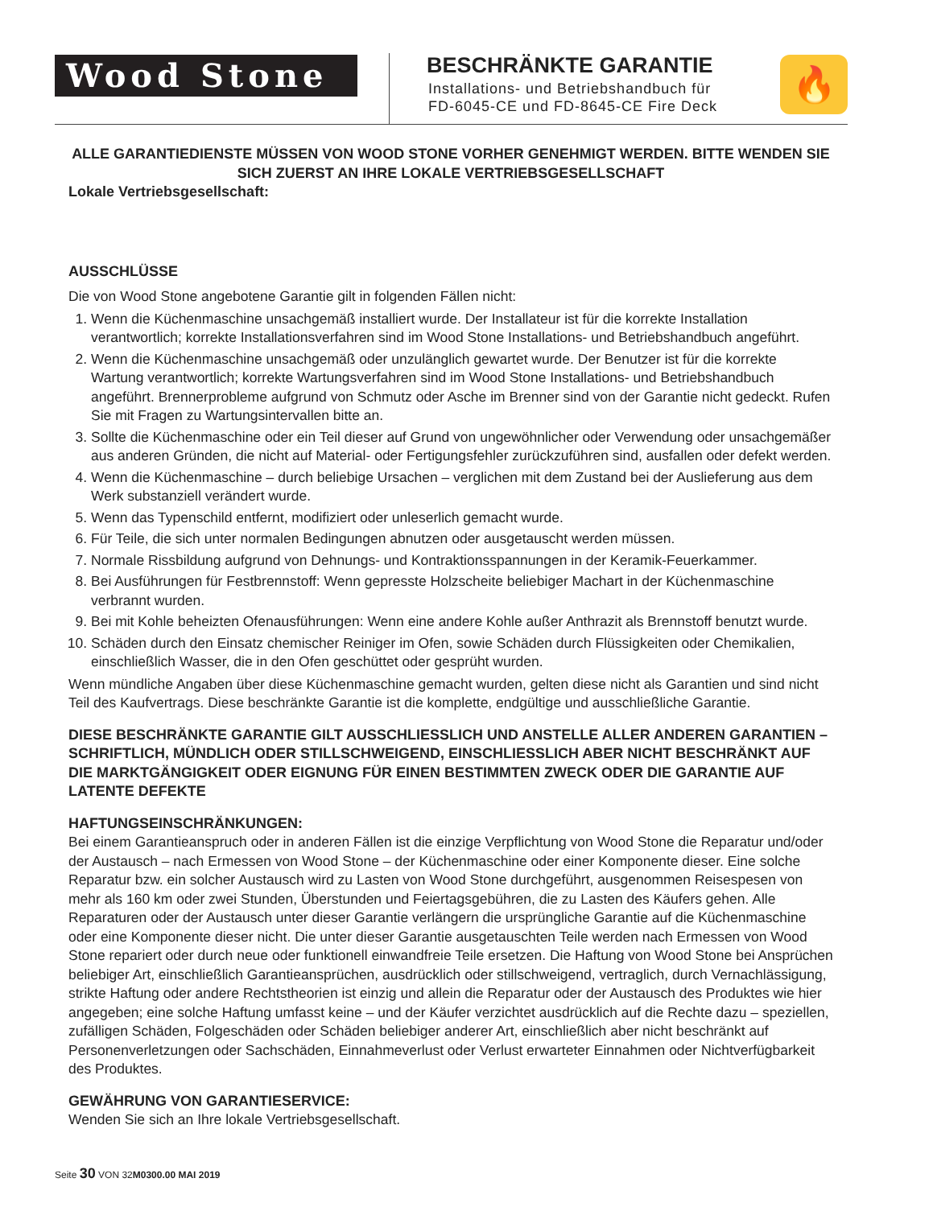Wood Stone
BESCHRÄNKTE GARANTIE
Installations- und Betriebshandbuch für
FD-6045-CE und FD-8645-CE Fire Deck
🔥
ALLE GARANTIEDIENSTE MÜSSEN VON WOOD STONE VORHER GENEHMIGT WERDEN. BITTE WENDEN SIE SICH ZUERST AN IHRE LOKALE VERTRIEBSGESELLSCHAFT
Lokale Vertriebsgesellschaft:
AUSSCHLÜSSE
Die von Wood Stone angebotene Garantie gilt in folgenden Fällen nicht:
1. Wenn die Küchenmaschine unsachgemäß installiert wurde. Der Installateur ist für die korrekte Installation verantwortlich; korrekte Installationsverfahren sind im Wood Stone Installations- und Betriebshandbuch angeführt.
2. Wenn die Küchenmaschine unsachgemäß oder unzulänglich gewartet wurde. Der Benutzer ist für die korrekte Wartung verantwortlich; korrekte Wartungsverfahren sind im Wood Stone Installations- und Betriebshandbuch angeführt. Brennerprobleme aufgrund von Schmutz oder Asche im Brenner sind von der Garantie nicht gedeckt. Rufen Sie mit Fragen zu Wartungsintervallen bitte an.
3. Sollte die Küchenmaschine oder ein Teil dieser auf Grund von ungewöhnlicher oder Verwendung oder unsachgemäßer aus anderen Gründen, die nicht auf Material- oder Fertigungsfehler zurückzuführen sind, ausfallen oder defekt werden.
4. Wenn die Küchenmaschine – durch beliebige Ursachen – verglichen mit dem Zustand bei der Auslieferung aus dem Werk substanziell verändert wurde.
5. Wenn das Typenschild entfernt, modifiziert oder unleserlich gemacht wurde.
6. Für Teile, die sich unter normalen Bedingungen abnutzen oder ausgetauscht werden müssen.
7. Normale Rissbildung aufgrund von Dehnungs- und Kontraktionsspannungen in der Keramik-Feuerkammer.
8. Bei Ausführungen für Festbrennstoff: Wenn gepresste Holzscheite beliebiger Machart in der Küchenmaschine verbrannt wurden.
9. Bei mit Kohle beheizten Ofenausführungen: Wenn eine andere Kohle außer Anthrazit als Brennstoff benutzt wurde.
10. Schäden durch den Einsatz chemischer Reiniger im Ofen, sowie Schäden durch Flüssigkeiten oder Chemikalien, einschließlich Wasser, die in den Ofen geschüttet oder gesprüht wurden.
Wenn mündliche Angaben über diese Küchenmaschine gemacht wurden, gelten diese nicht als Garantien und sind nicht Teil des Kaufvertrags. Diese beschränkte Garantie ist die komplette, endgültige und ausschließliche Garantie.
DIESE BESCHRÄNKTE GARANTIE GILT AUSSCHLIESSLICH UND ANSTELLE ALLER ANDEREN GARANTIEN – SCHRIFTLICH, MÜNDLICH ODER STILLSCHWEIGEND, EINSCHLIESSLICH ABER NICHT BESCHRÄNKT AUF DIE MARKTGÄNGIGKEIT ODER EIGNUNG FÜR EINEN BESTIMMTEN ZWECK ODER DIE GARANTIE AUF LATENTE DEFEKTE
HAFTUNGSEINSCHRÄNKUNGEN:
Bei einem Garantieanspruch oder in anderen Fällen ist die einzige Verpflichtung von Wood Stone die Reparatur und/oder der Austausch – nach Ermessen von Wood Stone – der Küchenmaschine oder einer Komponente dieser. Eine solche Reparatur bzw. ein solcher Austausch wird zu Lasten von Wood Stone durchgeführt, ausgenommen Reisespesen von mehr als 160 km oder zwei Stunden, Überstunden und Feiertagsgebühren, die zu Lasten des Käufers gehen. Alle Reparaturen oder der Austausch unter dieser Garantie verlängern die ursprüngliche Garantie auf die Küchenmaschine oder eine Komponente dieser nicht. Die unter dieser Garantie ausgetauschten Teile werden nach Ermessen von Wood Stone repariert oder durch neue oder funktionell einwandfreie Teile ersetzen. Die Haftung von Wood Stone bei Ansprüchen beliebiger Art, einschließlich Garantieansprüchen, ausdrücklich oder stillschweigend, vertraglich, durch Vernachlässigung, strikte Haftung oder andere Rechtstheorien ist einzig und allein die Reparatur oder der Austausch des Produktes wie hier angegeben; eine solche Haftung umfasst keine – und der Käufer verzichtet ausdrücklich auf die Rechte dazu – speziellen, zufälligen Schäden, Folgeschäden oder Schäden beliebiger anderer Art, einschließlich aber nicht beschränkt auf Personenverletzungen oder Sachschäden, Einnahmeverlust oder Verlust erwarteter Einnahmen oder Nichtverfügbarkeit des Produktes.
GEWÄHRUNG VON GARANTIESERVICE:
Wenden Sie sich an Ihre lokale Vertriebsgesellschaft.
Seite 30 VON 32M0300.00 MAI 2019